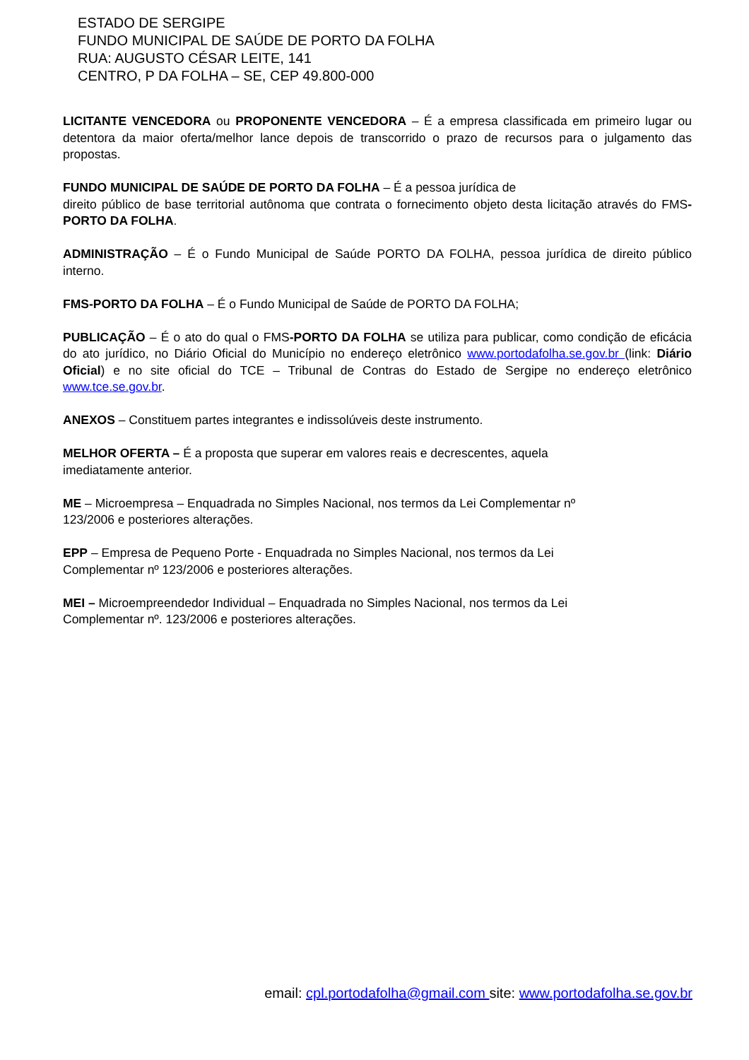ESTADO DE SERGIPE
FUNDO MUNICIPAL DE SAÚDE DE PORTO DA FOLHA
RUA: AUGUSTO CÉSAR LEITE, 141
CENTRO, P DA FOLHA – SE, CEP 49.800-000
LICITANTE VENCEDORA ou PROPONENTE VENCEDORA – É a empresa classificada em primeiro lugar ou detentora da maior oferta/melhor lance depois de transcorrido o prazo de recursos para o julgamento das propostas.
FUNDO MUNICIPAL DE SAÚDE DE PORTO DA FOLHA – É a pessoa jurídica de
direito público de base territorial autônoma que contrata o fornecimento objeto desta licitação através do FMS-PORTO DA FOLHA.
ADMINISTRAÇÃO – É o Fundo Municipal de Saúde PORTO DA FOLHA, pessoa jurídica de direito público interno.
FMS-PORTO DA FOLHA – É o Fundo Municipal de Saúde de PORTO DA FOLHA;
PUBLICAÇÃO – É o ato do qual o FMS-PORTO DA FOLHA se utiliza para publicar, como condição de eficácia do ato jurídico, no Diário Oficial do Município no endereço eletrônico www.portodafolha.se.gov.br (link: Diário Oficial) e no site oficial do TCE – Tribunal de Contras do Estado de Sergipe no endereço eletrônico www.tce.se.gov.br.
ANEXOS – Constituem partes integrantes e indissolúveis deste instrumento.
MELHOR OFERTA – É a proposta que superar em valores reais e decrescentes, aquela
imediatamente anterior.
ME – Microempresa – Enquadrada no Simples Nacional, nos termos da Lei Complementar nº
123/2006 e posteriores alterações.
EPP – Empresa de Pequeno Porte - Enquadrada no Simples Nacional, nos termos da Lei
Complementar nº 123/2006 e posteriores alterações.
MEI – Microempreendedor Individual – Enquadrada no Simples Nacional, nos termos da Lei
Complementar nº. 123/2006 e posteriores alterações.
email: cpl.portodafolha@gmail.com site: www.portodafolha.se.gov.br